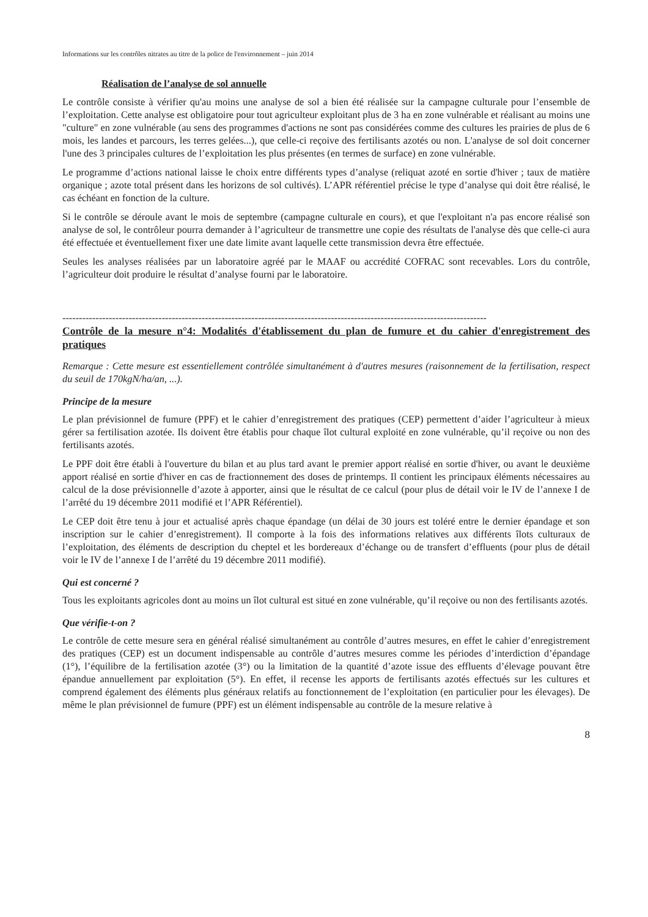Informations sur les contrôles nitrates au titre de la police de l'environnement – juin 2014
Réalisation de l’analyse de sol annuelle
Le contrôle consiste à vérifier qu'au moins une analyse de sol a bien été réalisée sur la campagne culturale pour l’ensemble de l’exploitation. Cette analyse est obligatoire pour tout agriculteur exploitant plus de 3 ha en zone vulnérable et réalisant au moins une "culture" en zone vulnérable (au sens des programmes d'actions ne sont pas considérées comme des cultures les prairies de plus de 6 mois, les landes et parcours, les terres gelées...), que celle-ci reçoive des fertilisants azotés ou non. L'analyse de sol doit concerner l'une des 3 principales cultures de l’exploitation les plus présentes (en termes de surface) en zone vulnérable.
Le programme d’actions national laisse le choix entre différents types d’analyse (reliquat azoté en sortie d'hiver ; taux de matière organique ; azote total présent dans les horizons de sol cultivés). L’APR référentiel précise le type d’analyse qui doit être réalisé, le cas échéant en fonction de la culture.
Si le contrôle se déroule avant le mois de septembre (campagne culturale en cours), et que l'exploitant n'a pas encore réalisé son analyse de sol, le contrôleur pourra demander à l’agriculteur de transmettre une copie des résultats de l'analyse dès que celle-ci aura été effectuée et éventuellement fixer une date limite avant laquelle cette transmission devra être effectuée.
Seules les analyses réalisées par un laboratoire agréé par le MAAF ou accrédité COFRAC sont recevables. Lors du contrôle, l’agriculteur doit produire le résultat d’analyse fourni par le laboratoire.
--------------------------------------------------------------------------------------------------------------------------------
Contrôle de la mesure n°4: Modalités d'établissement du plan de fumure et du cahier d'enregistrement des pratiques
Remarque : Cette mesure est essentiellement contrôlée simultanément à d'autres mesures (raisonnement de la fertilisation, respect du seuil de 170kgN/ha/an, ...).
Principe de la mesure
Le plan prévisionnel de fumure (PPF) et le cahier d’enregistrement des pratiques (CEP) permettent d’aider l’agriculteur à mieux gérer sa fertilisation azotée. Ils doivent être établis pour chaque îlot cultural exploité en zone vulnérable, qu’il reçoive ou non des fertilisants azotés.
Le PPF doit être établi à l'ouverture du bilan et au plus tard avant le premier apport réalisé en sortie d'hiver, ou avant le deuxième apport réalisé en sortie d'hiver en cas de fractionnement des doses de printemps. Il contient les principaux éléments nécessaires au calcul de la dose prévisionnelle d’azote à apporter, ainsi que le résultat de ce calcul (pour plus de détail voir le IV de l’annexe I de l’arrêté du 19 décembre 2011 modifié et l’APR Référentiel).
Le CEP doit être tenu à jour et actualisé après chaque épandage (un délai de 30 jours est toléré entre le dernier épandage et son inscription sur le cahier d’enregistrement). Il comporte à la fois des informations relatives aux différents îlots culturaux de l’exploitation, des éléments de description du cheptel et les bordereaux d’échange ou de transfert d’effluents (pour plus de détail voir le IV de l’annexe I de l’arrêté du 19 décembre 2011 modifié).
Qui est concerné ?
Tous les exploitants agricoles dont au moins un îlot cultural est situé en zone vulnérable, qu’il reçoive ou non des fertilisants azotés.
Que vérifie-t-on ?
Le contrôle de cette mesure sera en général réalisé simultanément au contrôle d’autres mesures, en effet le cahier d’enregistrement des pratiques (CEP) est un document indispensable au contrôle d’autres mesures comme les périodes d’interdiction d’épandage (1°), l’équilibre de la fertilisation azotée (3°) ou la limitation de la quantité d’azote issue des effluents d’élevage pouvant être épandue annuellement par exploitation (5°). En effet, il recense les apports de fertilisants azotés effectués sur les cultures et comprend également des éléments plus généraux relatifs au fonctionnement de l’exploitation (en particulier pour les élevages). De même le plan prévisionnel de fumure (PPF) est un élément indispensable au contrôle de la mesure relative à
8